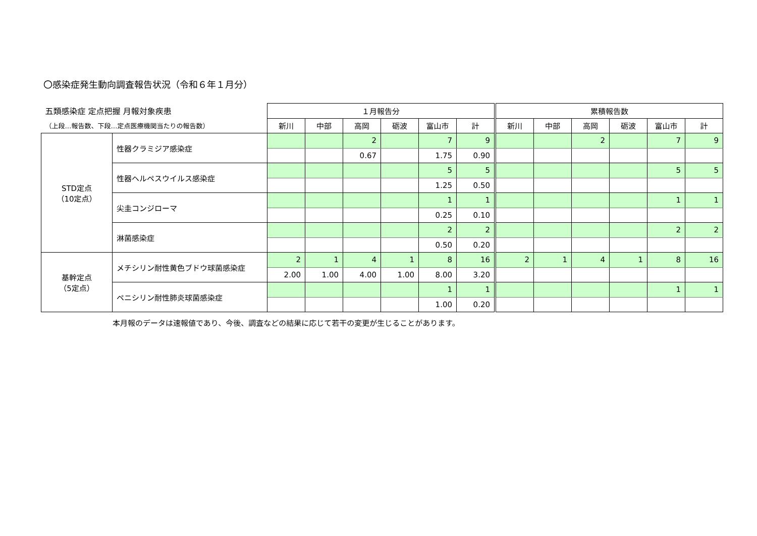〇感染症発生動向調査報告状況（令和６年１月分）
| 五類感染症 定点把握 月報対象疾患 | | １月報告分 | | | | | | 累積報告数 | | | | | |
| --- | --- | --- | --- | --- | --- | --- | --- | --- | --- | --- | --- | --- | --- |
| （上段…報告数、下段…定点医療機関当たりの報告数） | | 新川 | 中部 | 高岡 | 砺波 | 富山市 | 計 | 新川 | 中部 | 高岡 | 砺波 | 富山市 | 計 |
| STD定点 （10定点） | 性器クラミジア感染症 | | | 2 | | 7 | 9 | | | 2 | | 7 | 9 |
| | | | | 0.67 | | 1.75 | 0.90 | | | | | | |
| | 性器ヘルペスウイルス感染症 | | | | | 5 | 5 | | | | | 5 | 5 |
| | | | | | | 1.25 | 0.50 | | | | | | |
| | 尖圭コンジローマ | | | | | 1 | 1 | | | | | 1 | 1 |
| | | | | | | 0.25 | 0.10 | | | | | | |
| | 淋菌感染症 | | | | | 2 | 2 | | | | | 2 | 2 |
| | | | | | | 0.50 | 0.20 | | | | | | |
| 基幹定点 （5定点） | メチシリン耐性黄色ブドウ球菌感染症 | 2 | 1 | 4 | 1 | 8 | 16 | 2 | 1 | 4 | 1 | 8 | 16 |
| | | 2.00 | 1.00 | 4.00 | 1.00 | 8.00 | 3.20 | | | | | | |
| | ペニシリン耐性肺炎球菌感染症 | | | | | 1 | 1 | | | | | 1 | 1 |
| | | | | | | 1.00 | 0.20 | | | | | | |
本月報のデータは速報値であり、今後、調査などの結果に応じて若干の変更が生じることがあります。